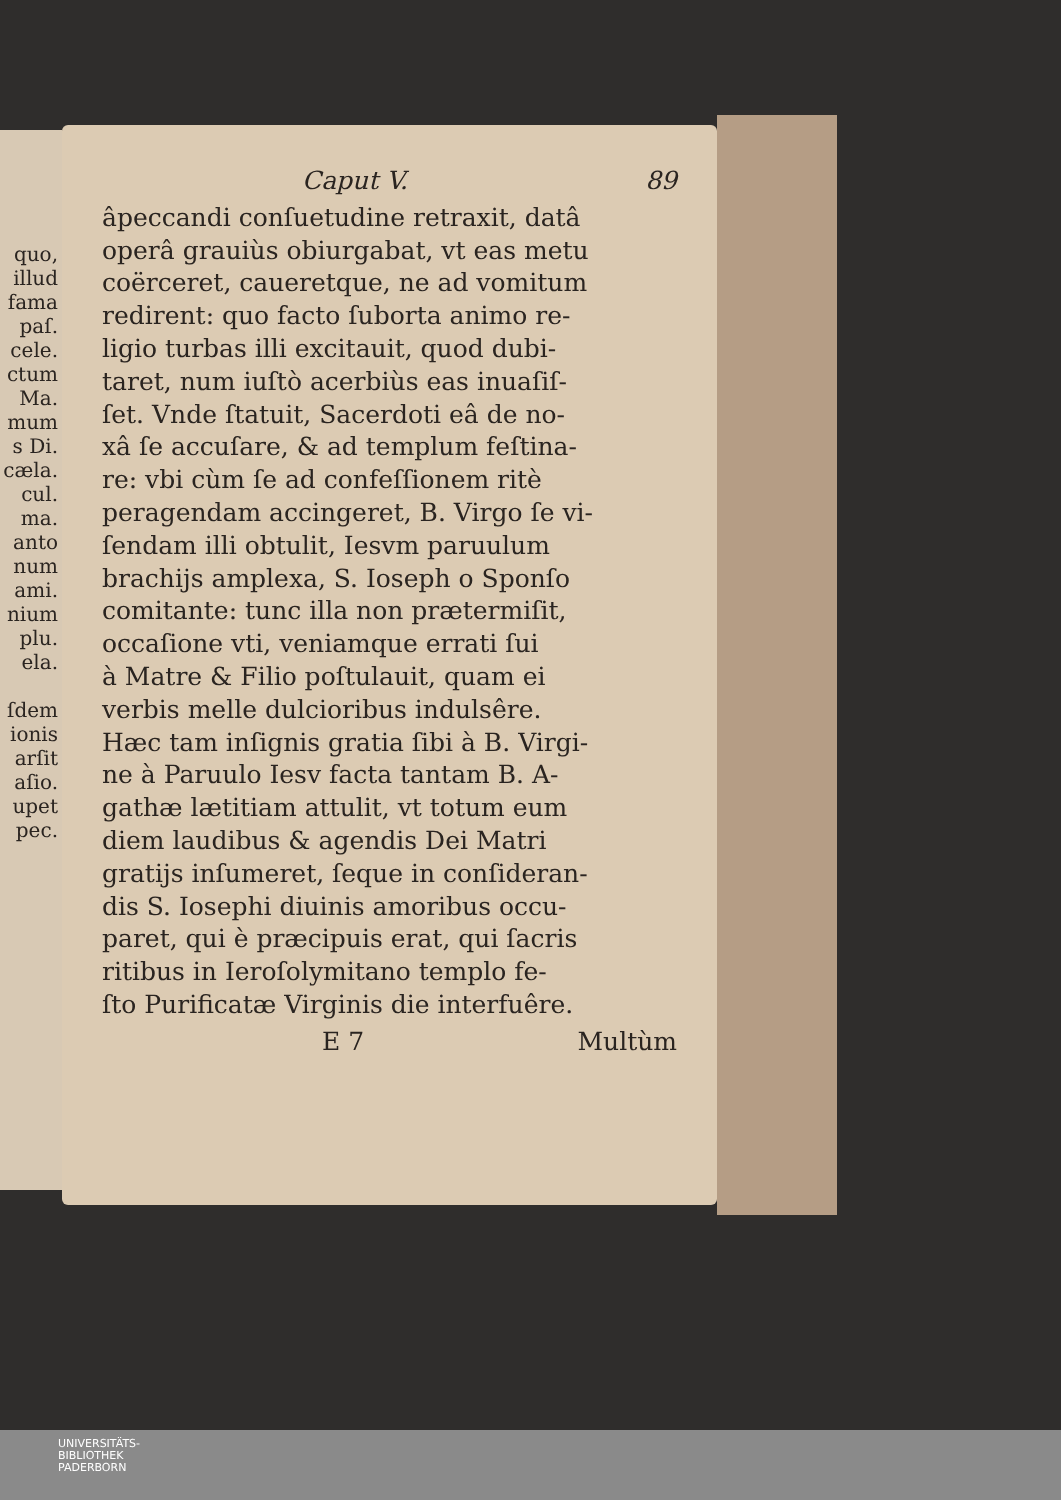quo,
illud
fama
paſ.
cele.
ctum
Ma.
mum
s Di.
cæla.
cul.
ma.
anto
num
ami.
nium
plu.
ela.
ſdem
ionis
arſit
aſio.
upet
pec.
Caput V. 89
âpeccandi conſuetudine retraxit, datâ
operâ grauiùs obiurgabat, vt eas metu
coërceret, caueretque, ne ad vomitum
redirent: quo facto ſuborta animo re-
ligio turbas illi excitauit, quod dubi-
taret, num iuſtò acerbiùs eas inuaſiſ-
ſet. Vnde ſtatuit, Sacerdoti eâ de no-
xâ ſe accuſare, & ad templum feſtina-
re: vbi cùm ſe ad confeſſionem ritè
peragendam accingeret, B. Virgo ſe vi-
ſendam illi obtulit, Iesvm paruulum
brachijs amplexa, S. Ioseph o Sponſo
comitante: tunc illa non prætermiſit,
occaſione vti, veniamque errati ſui
à Matre & Filio poſtulauit, quam ei
verbis melle dulcioribus indulsêre.
Hæc tam inſignis gratia ſibi à B. Virgi-
ne à Paruulo Iesv facta tantam B. A-
gathæ lætitiam attulit, vt totum eum
diem laudibus & agendis Dei Matri
gratijs inſumeret, ſeque in conſideran-
dis S. Iosephi diuinis amoribus occu-
paret, qui è præcipuis erat, qui ſacris
ritibus in Ieroſolymitano templo fe-
ſto Purificatæ Virginis die interfuêre.
E 7 Multùm
UNIVERSITÄTS-
BIBLIOTHEK
PADERBORN